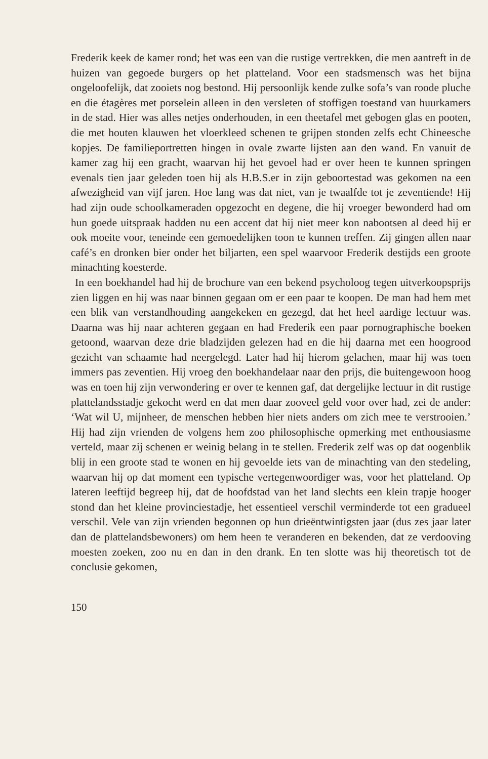Frederik keek de kamer rond; het was een van die rustige vertrekken, die men aantreft in de huizen van gegoede burgers op het platteland. Voor een stadsmensch was het bijna ongeloofelijk, dat zooiets nog bestond. Hij persoonlijk kende zulke sofa’s van roode pluche en die étagères met porselein alleen in den versleten of stoffigen toestand van huurkamers in de stad. Hier was alles netjes onderhouden, in een theetafel met gebogen glas en pooten, die met houten klauwen het vloerkleed schenen te grijpen stonden zelfs echt Chineesche kopjes. De familieportretten hingen in ovale zwarte lijsten aan den wand. En vanuit de kamer zag hij een gracht, waarvan hij het gevoel had er over heen te kunnen springen evenals tien jaar geleden toen hij als H.B.S.er in zijn geboortestad was gekomen na een afwezigheid van vijf jaren. Hoe lang was dat niet, van je twaalfde tot je zeventiende! Hij had zijn oude schoolkameraden opgezocht en degene, die hij vroeger bewonderd had om hun goede uitspraak hadden nu een accent dat hij niet meer kon nabootsen al deed hij er ook moeite voor, teneinde een gemoedelijken toon te kunnen treffen. Zij gingen allen naar café’s en dronken bier onder het biljarten, een spel waarvoor Frederik destijds een groote minachting koesterde.
In een boekhandel had hij de brochure van een bekend psycholoog tegen uitverkoopsprijs zien liggen en hij was naar binnen gegaan om er een paar te koopen. De man had hem met een blik van verstandhouding aangekeken en gezegd, dat het heel aardige lectuur was. Daarna was hij naar achteren gegaan en had Frederik een paar pornographische boeken getoond, waarvan deze drie bladzijden gelezen had en die hij daarna met een hoogrood gezicht van schaamte had neergelegd. Later had hij hierom gelachen, maar hij was toen immers pas zeventien. Hij vroeg den boekhandelaar naar den prijs, die buitengewoon hoog was en toen hij zijn verwondering er over te kennen gaf, dat dergelijke lectuur in dit rustige plattelandsstadje gekocht werd en dat men daar zooveel geld voor over had, zei de ander: ‘Wat wil U, mijnheer, de menschen hebben hier niets anders om zich mee te verstrooien.’ Hij had zijn vrienden de volgens hem zoo philosophische opmerking met enthousiasme verteld, maar zij schenen er weinig belang in te stellen. Frederik zelf was op dat oogenblik blij in een groote stad te wonen en hij gevoelde iets van de minachting van den stedeling, waarvan hij op dat moment een typische vertegenwoordiger was, voor het platteland. Op lateren leeftijd begreep hij, dat de hoofdstad van het land slechts een klein trapje hooger stond dan het kleine provinciestadje, het essentieel verschil verminderde tot een gradueel verschil. Vele van zijn vrienden begonnen op hun drieëntwintigsten jaar (dus zes jaar later dan de plattelandsbewoners) om hem heen te veranderen en bekenden, dat ze verdooving moesten zoeken, zoo nu en dan in den drank. En ten slotte was hij theoretisch tot de conclusie gekomen,
150